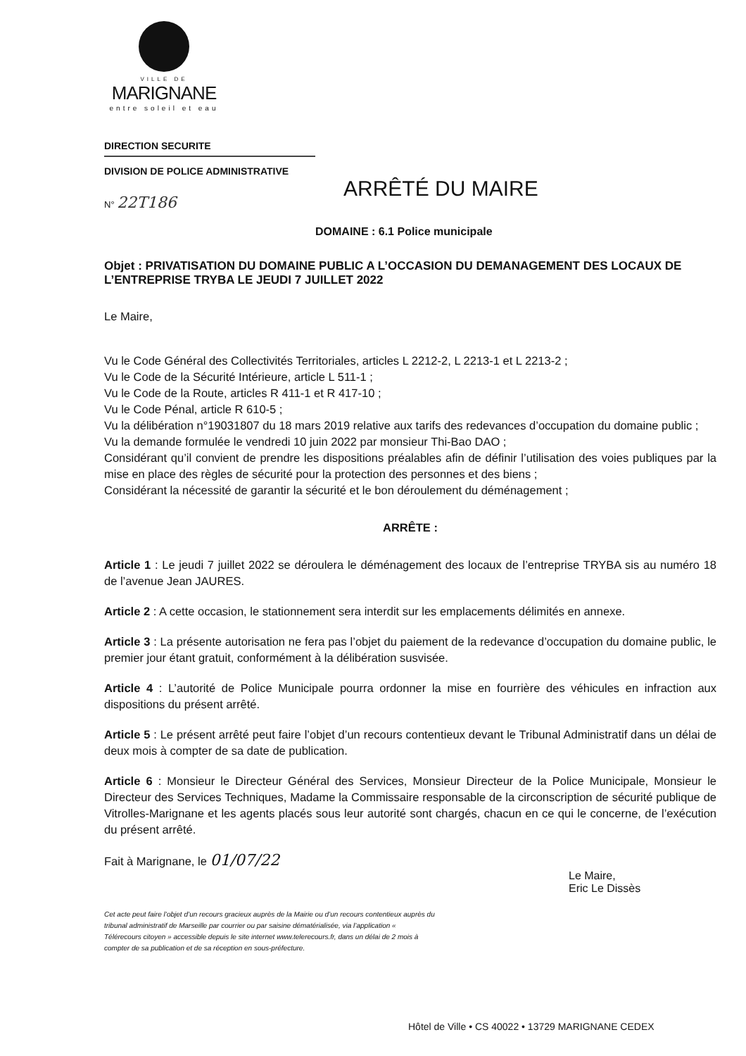VILLE DE
MARIGNANE
entre soleil et eau
DIRECTION SECURITE
DIVISION DE POLICE ADMINISTRATIVE
ARRÊTÉ DU MAIRE
N° 22T186
DOMAINE : 6.1 Police municipale
Objet : PRIVATISATION DU DOMAINE PUBLIC A L’OCCASION DU DEMANAGEMENT DES LOCAUX DE L’ENTREPRISE TRYBA LE JEUDI 7 JUILLET 2022
Le Maire,
Vu le Code Général des Collectivités Territoriales, articles L 2212-2, L 2213-1 et L 2213-2 ;
Vu le Code de la Sécurité Intérieure, article L 511-1 ;
Vu le Code de la Route, articles R 411-1 et R 417-10 ;
Vu le Code Pénal, article R 610-5 ;
Vu la délibération n°19031807 du 18 mars 2019 relative aux tarifs des redevances d’occupation du domaine public ;
Vu la demande formulée le vendredi 10 juin 2022 par monsieur Thi-Bao DAO ;
Considérant qu’il convient de prendre les dispositions préalables afin de définir l’utilisation des voies publiques par la mise en place des règles de sécurité pour la protection des personnes et des biens ;
Considérant la nécessité de garantir la sécurité et le bon déroulement du déménagement ;
ARRÊTE :
Article 1 : Le jeudi 7 juillet 2022 se déroulera le déménagement des locaux de l’entreprise TRYBA sis au numéro 18 de l’avenue Jean JAURES.
Article 2 : A cette occasion, le stationnement sera interdit sur les emplacements délimités en annexe.
Article 3 : La présente autorisation ne fera pas l’objet du paiement de la redevance d’occupation du domaine public, le premier jour étant gratuit, conformément à la délibération susvisée.
Article 4 : L’autorité de Police Municipale pourra ordonner la mise en fourrière des véhicules en infraction aux dispositions du présent arrêté.
Article 5 : Le présent arrêté peut faire l’objet d’un recours contentieux devant le Tribunal Administratif dans un délai de deux mois à compter de sa date de publication.
Article 6 : Monsieur le Directeur Général des Services, Monsieur Directeur de la Police Municipale, Monsieur le Directeur des Services Techniques, Madame la Commissaire responsable de la circonscription de sécurité publique de Vitrolles-Marignane et les agents placés sous leur autorité sont chargés, chacun en ce qui le concerne, de l’exécution du présent arrêté.
Fait à Marignane, le 01/07/22
Le Maire,
Eric Le Dissès
Cet acte peut faire l’objet d’un recours gracieux auprès de la Mairie ou d’un recours contentieux auprès du tribunal administratif de Marseille par courrier ou par saisine dématérialisée, via l’application « Télérecours citoyen » accessible depuis le site internet www.telerecours.fr, dans un délai de 2 mois à compter de sa publication et de sa réception en sous-préfecture.
Hôtel de Ville • CS 40022 • 13729 MARIGNANE CEDEX